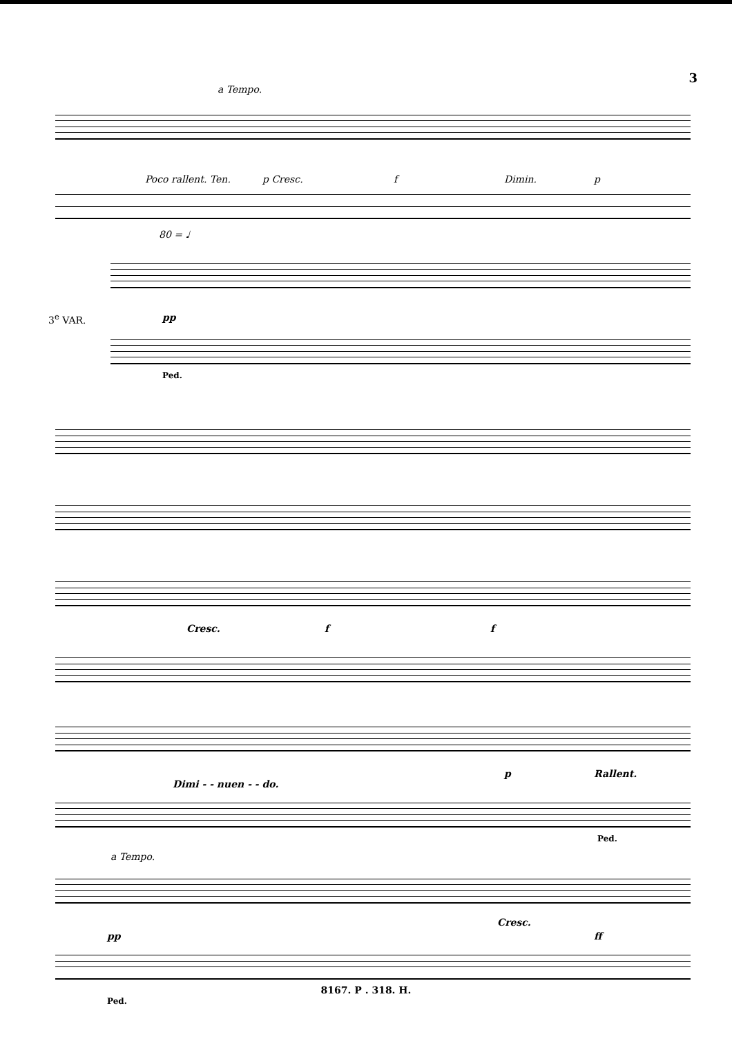3
a Tempo.
Poco rallent. Ten. p Cresc. f Dimin. p
80 = ♩
3<sup>e</sup> VAR. pp
Ped.
Cresc. f f
Dimi - - nuen - - do.
p Rallent.
Ped.
a Tempo.
pp
Cresc.
ff
Ped.
8167. P . 318. H.